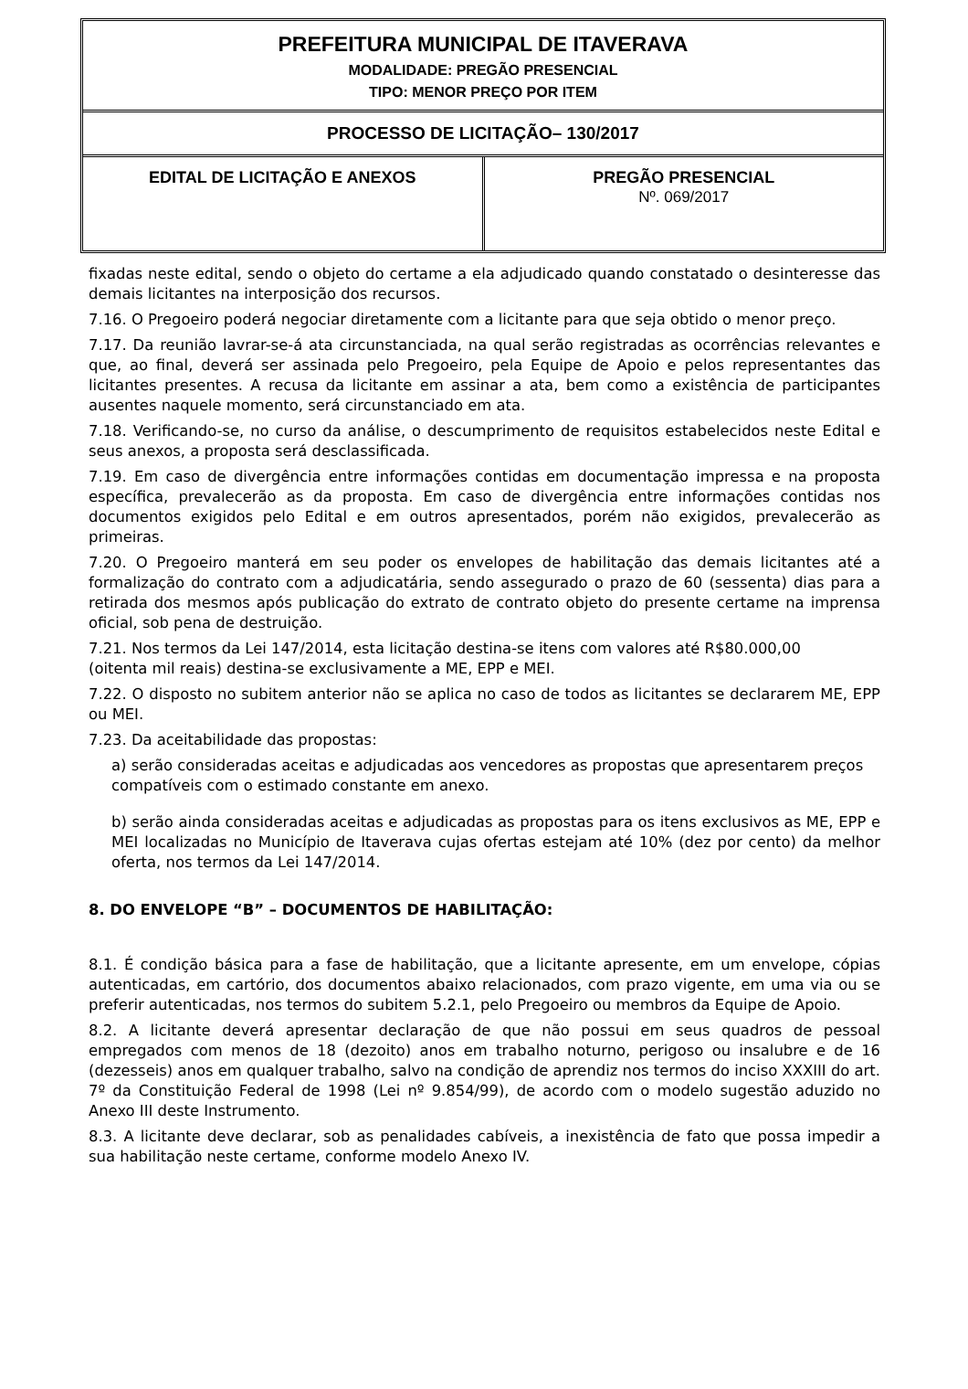PREFEITURA MUNICIPAL DE ITAVERAVA
MODALIDADE: PREGÃO PRESENCIAL
TIPO: MENOR PREÇO POR ITEM
PROCESSO DE LICITAÇÃO– 130/2017
EDITAL DE LICITAÇÃO E ANEXOS PREGÃO PRESENCIAL
Nº. 069/2017
fixadas neste edital, sendo o objeto do certame a ela adjudicado quando constatado o desinteresse das demais licitantes na interposição dos recursos.
7.16. O Pregoeiro poderá negociar diretamente com a licitante para que seja obtido o menor preço.
7.17. Da reunião lavrar-se-á ata circunstanciada, na qual serão registradas as ocorrências relevantes e que, ao final, deverá ser assinada pelo Pregoeiro, pela Equipe de Apoio e pelos representantes das licitantes presentes. A recusa da licitante em assinar a ata, bem como a existência de participantes ausentes naquele momento, será circunstanciado em ata.
7.18. Verificando-se, no curso da análise, o descumprimento de requisitos estabelecidos neste Edital e seus anexos, a proposta será desclassificada.
7.19. Em caso de divergência entre informações contidas em documentação impressa e na proposta específica, prevalecerão as da proposta. Em caso de divergência entre informações contidas nos documentos exigidos pelo Edital e em outros apresentados, porém não exigidos, prevalecerão as primeiras.
7.20. O Pregoeiro manterá em seu poder os envelopes de habilitação das demais licitantes até a formalização do contrato com a adjudicatária, sendo assegurado o prazo de 60 (sessenta) dias para a retirada dos mesmos após publicação do extrato de contrato objeto do presente certame na imprensa oficial, sob pena de destruição.
7.21. Nos termos da Lei 147/2014, esta licitação destina-se itens com valores até R$80.000,00
(oitenta mil reais) destina-se exclusivamente a ME, EPP e MEI.
7.22. O disposto no subitem anterior não se aplica no caso de todos as licitantes se declararem ME, EPP ou MEI.
7.23. Da aceitabilidade das propostas:
a) serão consideradas aceitas e adjudicadas aos vencedores as propostas que apresentarem preços compatíveis com o estimado constante em anexo.
b) serão ainda consideradas aceitas e adjudicadas as propostas para os itens exclusivos as ME, EPP e MEI localizadas no Município de Itaverava cujas ofertas estejam até 10% (dez por cento) da melhor oferta, nos termos da Lei 147/2014.
8. DO ENVELOPE “B” – DOCUMENTOS DE HABILITAÇÃO:
8.1. É condição básica para a fase de habilitação, que a licitante apresente, em um envelope, cópias autenticadas, em cartório, dos documentos abaixo relacionados, com prazo vigente, em uma via ou se preferir autenticadas, nos termos do subitem 5.2.1, pelo Pregoeiro ou membros da Equipe de Apoio.
8.2. A licitante deverá apresentar declaração de que não possui em seus quadros de pessoal empregados com menos de 18 (dezoito) anos em trabalho noturno, perigoso ou insalubre e de 16 (dezesseis) anos em qualquer trabalho, salvo na condição de aprendiz nos termos do inciso XXXIII do art. 7º da Constituição Federal de 1998 (Lei nº 9.854/99), de acordo com o modelo sugestão aduzido no Anexo III deste Instrumento.
8.3. A licitante deve declarar, sob as penalidades cabíveis, a inexistência de fato que possa impedir a sua habilitação neste certame, conforme modelo Anexo IV.